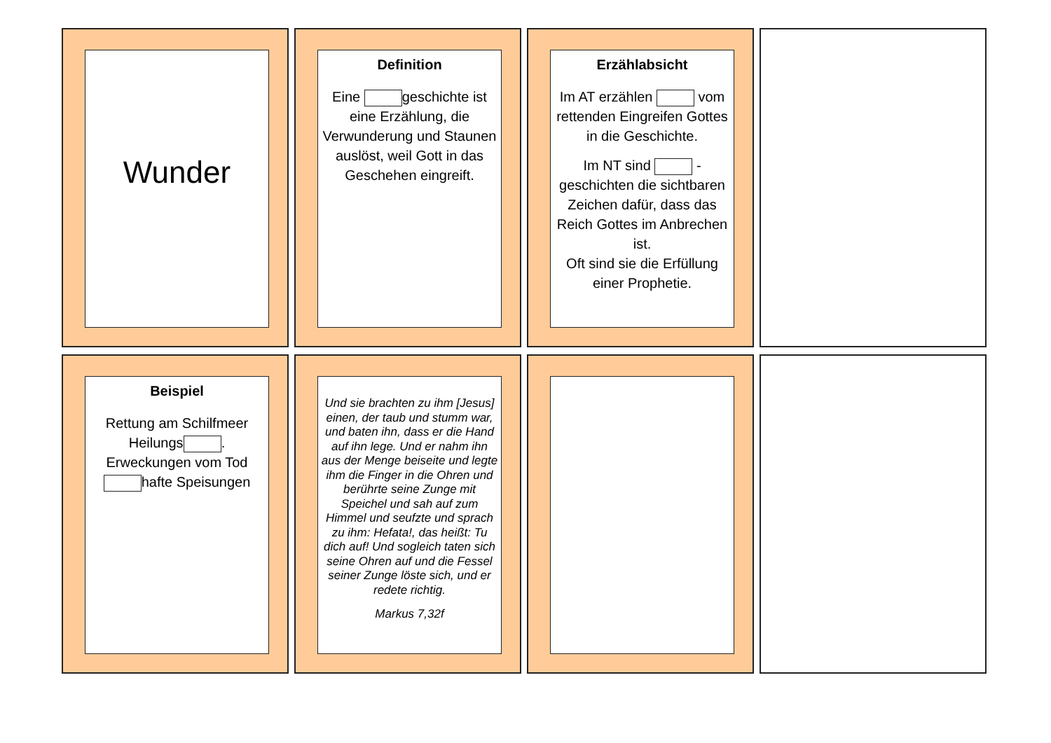Wunder
Definition
Eine geschichte ist eine Erzählung, die Verwunderung und Staunen auslöst, weil Gott in das Geschehen eingreift.
Erzählabsicht
Im AT erzählen vom rettenden Eingreifen Gottes in die Geschichte.
Im NT sind -geschichten die sichtbaren Zeichen dafür, dass das Reich Gottes im Anbrechen ist.
Oft sind sie die Erfüllung einer Prophetie.
Beispiel
Rettung am Schilfmeer
Heilungs .
Erweckungen vom Tod
hafte Speisungen
Und sie brachten zu ihm [Jesus] einen, der taub und stumm war, und baten ihn, dass er die Hand auf ihn lege. Und er nahm ihn aus der Menge beiseite und legte ihm die Finger in die Ohren und berührte seine Zunge mit Speichel und sah auf zum Himmel und seufzte und sprach zu ihm: Hefata!, das heißt: Tu dich auf! Und sogleich taten sich seine Ohren auf und die Fessel seiner Zunge löste sich, und er redete richtig.
Markus 7,32f